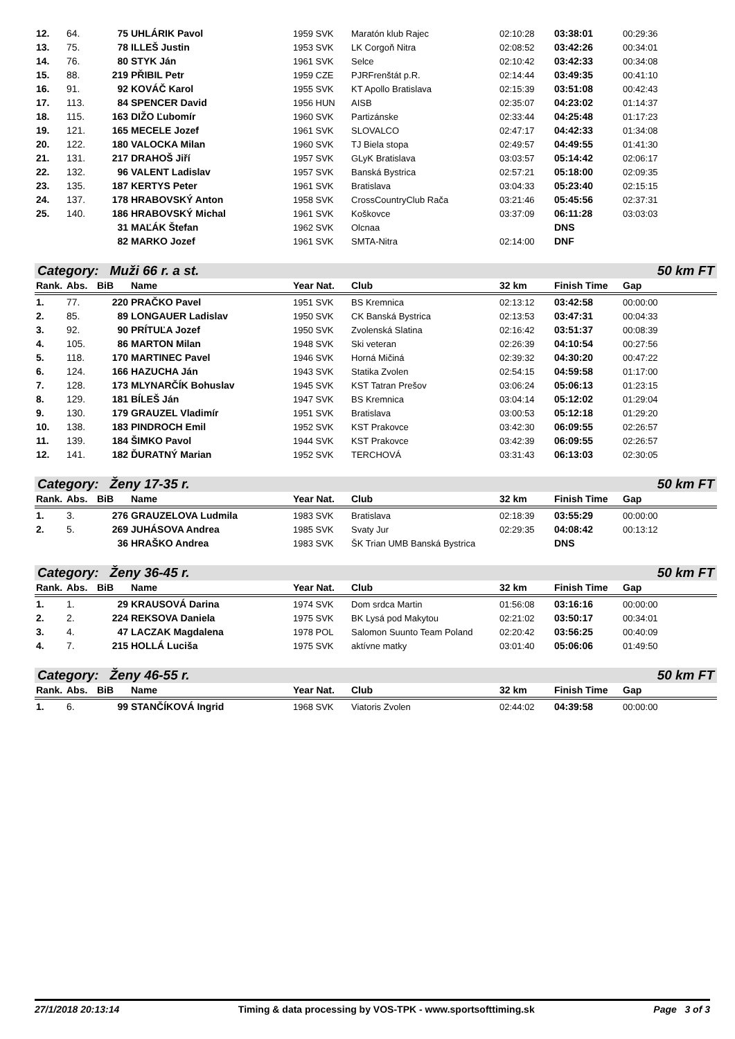| 12. | 64. | 75 | UHLÁRIK Pavol | 1959 SVK | Maratón klub Rajec | 02:10:28 | 03:38:01 | 00:29:36 |
| 13. | 75. | 78 | ILLEŠ Justin | 1953 SVK | LK Corgoň Nitra | 02:08:52 | 03:42:26 | 00:34:01 |
| 14. | 76. | 80 | STYK Ján | 1961 SVK | Selce | 02:10:42 | 03:42:33 | 00:34:08 |
| 15. | 88. | 219 | PŘIBIL Petr | 1959 CZE | PJRFrenštát p.R. | 02:14:44 | 03:49:35 | 00:41:10 |
| 16. | 91. | 92 | KOVÁČ Karol | 1955 SVK | KT Apollo Bratislava | 02:15:39 | 03:51:08 | 00:42:43 |
| 17. | 113. | 84 | SPENCER David | 1956 HUN | AISB | 02:35:07 | 04:23:02 | 01:14:37 |
| 18. | 115. | 163 | DIŽO Ľubomír | 1960 SVK | Partizánske | 02:33:44 | 04:25:48 | 01:17:23 |
| 19. | 121. | 165 | MECELE Jozef | 1961 SVK | SLOVALCO | 02:47:17 | 04:42:33 | 01:34:08 |
| 20. | 122. | 180 | VALOCKA Milan | 1960 SVK | TJ Biela stopa | 02:49:57 | 04:49:55 | 01:41:30 |
| 21. | 131. | 217 | DRAHOŠ Jiří | 1957 SVK | GLyK Bratislava | 03:03:57 | 05:14:42 | 02:06:17 |
| 22. | 132. | 96 | VALENT Ladislav | 1957 SVK | Banská Bystrica | 02:57:21 | 05:18:00 | 02:09:35 |
| 23. | 135. | 187 | KERTYS Peter | 1961 SVK | Bratislava | 03:04:33 | 05:23:40 | 02:15:15 |
| 24. | 137. | 178 | HRABOVSKÝ Anton | 1958 SVK | CrossCountryClub Rača | 03:21:46 | 05:45:56 | 02:37:31 |
| 25. | 140. | 186 | HRABOVSKÝ Michal | 1961 SVK | Koškovce | 03:37:09 | 06:11:28 | 03:03:03 |
| | | 31 | MAĽÁK Štefan | 1962 SVK | Olcnaa | | DNS | |
| | | 82 | MARKO Jozef | 1961 SVK | SMTA-Nitra | 02:14:00 | DNF | |
Category: Muži 66 r. a st. 50 km FT
| Rank. | Abs. | BiB | Name | Year Nat. | Club | 32 km | Finish Time | Gap |
| --- | --- | --- | --- | --- | --- | --- | --- | --- |
| 1. | 77. | 220 | PRAČKO Pavel | 1951 SVK | BS Kremnica | 02:13:12 | 03:42:58 | 00:00:00 |
| 2. | 85. | 89 | LONGAUER Ladislav | 1950 SVK | CK Banská Bystrica | 02:13:53 | 03:47:31 | 00:04:33 |
| 3. | 92. | 90 | PRÍTUĽA Jozef | 1950 SVK | Zvolenská Slatina | 02:16:42 | 03:51:37 | 00:08:39 |
| 4. | 105. | 86 | MARTON Milan | 1948 SVK | Ski veteran | 02:26:39 | 04:10:54 | 00:27:56 |
| 5. | 118. | 170 | MARTINEC Pavel | 1946 SVK | Horná Mičiná | 02:39:32 | 04:30:20 | 00:47:22 |
| 6. | 124. | 166 | HAZUCHA Ján | 1943 SVK | Statika Zvolen | 02:54:15 | 04:59:58 | 01:17:00 |
| 7. | 128. | 173 | MLYNARČÍK Bohuslav | 1945 SVK | KST Tatran Prešov | 03:06:24 | 05:06:13 | 01:23:15 |
| 8. | 129. | 181 | BÍLEŠ Ján | 1947 SVK | BS Kremnica | 03:04:14 | 05:12:02 | 01:29:04 |
| 9. | 130. | 179 | GRAUZEL Vladimír | 1951 SVK | Bratislava | 03:00:53 | 05:12:18 | 01:29:20 |
| 10. | 138. | 183 | PINDROCH Emil | 1952 SVK | KST Prakovce | 03:42:30 | 06:09:55 | 02:26:57 |
| 11. | 139. | 184 | ŠIMKO Pavol | 1944 SVK | KST Prakovce | 03:42:39 | 06:09:55 | 02:26:57 |
| 12. | 141. | 182 | ĎURATNÝ Marian | 1952 SVK | TERCHOVÁ | 03:31:43 | 06:13:03 | 02:30:05 |
Category: Ženy 17-35 r. 50 km FT
| Rank. | Abs. | BiB | Name | Year Nat. | Club | 32 km | Finish Time | Gap |
| --- | --- | --- | --- | --- | --- | --- | --- | --- |
| 1. | 3. | 276 | GRAUZELOVA Ludmila | 1983 SVK | Bratislava | 02:18:39 | 03:55:29 | 00:00:00 |
| 2. | 5. | 269 | JUHÁSOVA Andrea | 1985 SVK | Svaty Jur | 02:29:35 | 04:08:42 | 00:13:12 |
| | | 36 | HRAŠKO Andrea | 1983 SVK | ŠK Trian UMB Banská Bystrica | | DNS | |
Category: Ženy 36-45 r. 50 km FT
| Rank. | Abs. | BiB | Name | Year Nat. | Club | 32 km | Finish Time | Gap |
| --- | --- | --- | --- | --- | --- | --- | --- | --- |
| 1. | 1. | 29 | KRAUSOVÁ Darina | 1974 SVK | Dom srdca Martin | 01:56:08 | 03:16:16 | 00:00:00 |
| 2. | 2. | 224 | REKSOVA Daniela | 1975 SVK | BK Lysá pod Makytou | 02:21:02 | 03:50:17 | 00:34:01 |
| 3. | 4. | 47 | LACZAK Magdalena | 1978 POL | Salomon Suunto Team Poland | 02:20:42 | 03:56:25 | 00:40:09 |
| 4. | 7. | 215 | HOLLÁ Luciša | 1975 SVK | aktívne matky | 03:01:40 | 05:06:06 | 01:49:50 |
Category: Ženy 46-55 r. 50 km FT
| Rank. | Abs. | BiB | Name | Year Nat. | Club | 32 km | Finish Time | Gap |
| --- | --- | --- | --- | --- | --- | --- | --- | --- |
| 1. | 6. | 99 | STANČÍKOVÁ Ingrid | 1968 SVK | Viatoris Zvolen | 02:44:02 | 04:39:58 | 00:00:00 |
27/1/2018 20:13:14 Timing & data processing by VOS-TPK - www.sportsofttiming.sk Page 3 of 3